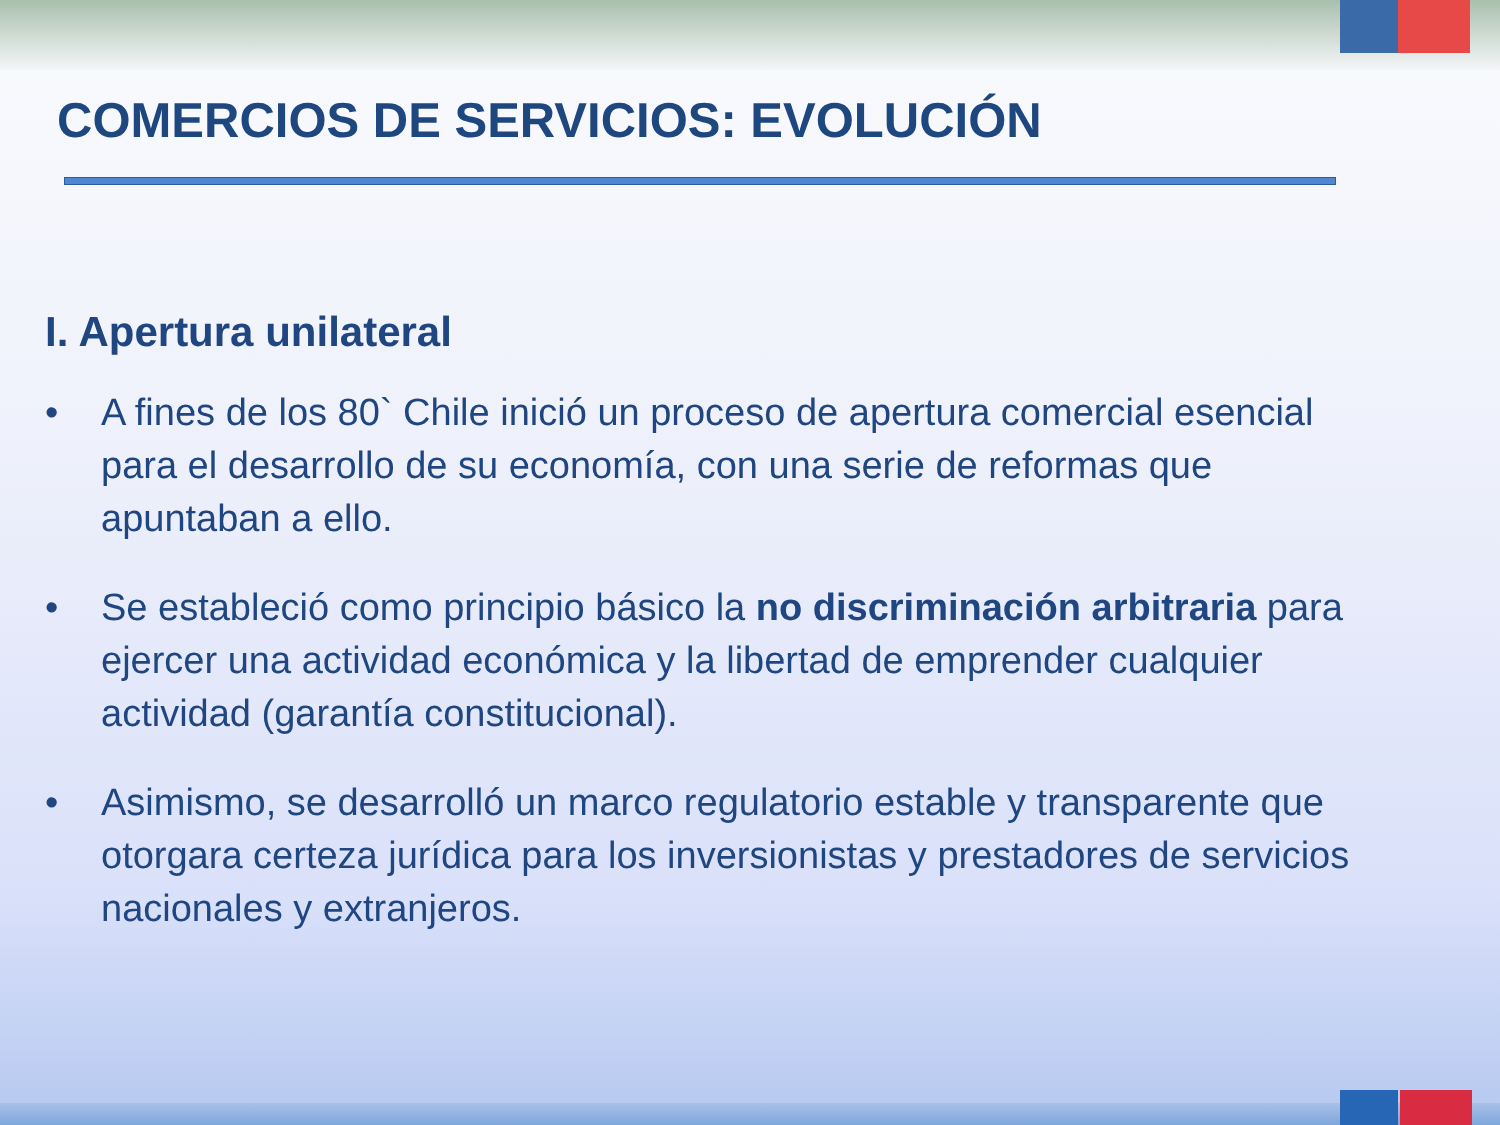COMERCIOS DE SERVICIOS: EVOLUCIÓN
I. Apertura unilateral
• A fines de los 80` Chile inició un proceso de apertura comercial esencial para el desarrollo de su economía, con una serie de reformas que apuntaban a ello.
• Se estableció como principio básico la no discriminación arbitraria para ejercer una actividad económica y la libertad de emprender cualquier actividad (garantía constitucional).
• Asimismo, se desarrolló un marco regulatorio estable y transparente que otorgara certeza jurídica para los inversionistas y prestadores de servicios nacionales y extranjeros.